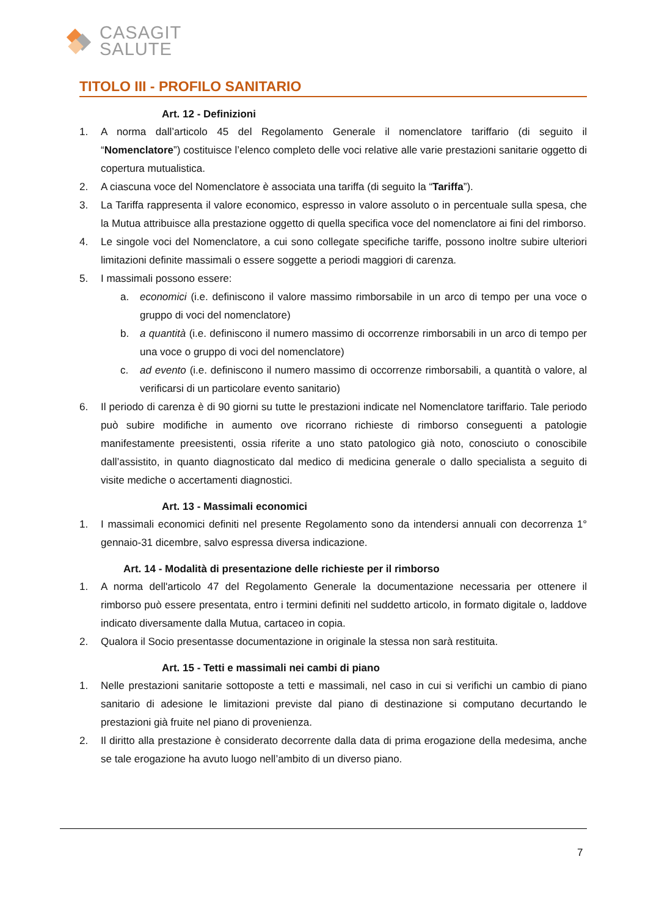CASAGIT
SALUTE
TITOLO III - PROFILO SANITARIO
Art. 12 - Definizioni
1. A norma dall’articolo 45 del Regolamento Generale il nomenclatore tariffario (di seguito il “Nomenclatore”) costituisce l’elenco completo delle voci relative alle varie prestazioni sanitarie oggetto di copertura mutualistica.
2. A ciascuna voce del Nomenclatore è associata una tariffa (di seguito la “Tariffa”).
3. La Tariffa rappresenta il valore economico, espresso in valore assoluto o in percentuale sulla spesa, che la Mutua attribuisce alla prestazione oggetto di quella specifica voce del nomenclatore ai fini del rimborso.
4. Le singole voci del Nomenclatore, a cui sono collegate specifiche tariffe, possono inoltre subire ulteriori limitazioni definite massimali o essere soggette a periodi maggiori di carenza.
5. I massimali possono essere:
a. economici (i.e. definiscono il valore massimo rimborsabile in un arco di tempo per una voce o gruppo di voci del nomenclatore)
b. a quantità (i.e. definiscono il numero massimo di occorrenze rimborsabili in un arco di tempo per una voce o gruppo di voci del nomenclatore)
c. ad evento (i.e. definiscono il numero massimo di occorrenze rimborsabili, a quantità o valore, al verificarsi di un particolare evento sanitario)
6. Il periodo di carenza è di 90 giorni su tutte le prestazioni indicate nel Nomenclatore tariffario. Tale periodo può subire modifiche in aumento ove ricorrano richieste di rimborso conseguenti a patologie manifestamente preesistenti, ossia riferite a uno stato patologico già noto, conosciuto o conoscibile dall’assistito, in quanto diagnosticato dal medico di medicina generale o dallo specialista a seguito di visite mediche o accertamenti diagnostici.
Art. 13 - Massimali economici
1. I massimali economici definiti nel presente Regolamento sono da intendersi annuali con decorrenza 1° gennaio-31 dicembre, salvo espressa diversa indicazione.
Art. 14 - Modalità di presentazione delle richieste per il rimborso
1. A norma dell'articolo 47 del Regolamento Generale la documentazione necessaria per ottenere il rimborso può essere presentata, entro i termini definiti nel suddetto articolo, in formato digitale o, laddove indicato diversamente dalla Mutua, cartaceo in copia.
2. Qualora il Socio presentasse documentazione in originale la stessa non sarà restituita.
Art. 15 - Tetti e massimali nei cambi di piano
1. Nelle prestazioni sanitarie sottoposte a tetti e massimali, nel caso in cui si verifichi un cambio di piano sanitario di adesione le limitazioni previste dal piano di destinazione si computano decurtando le prestazioni già fruite nel piano di provenienza.
2. Il diritto alla prestazione è considerato decorrente dalla data di prima erogazione della medesima, anche se tale erogazione ha avuto luogo nell’ambito di un diverso piano.
7